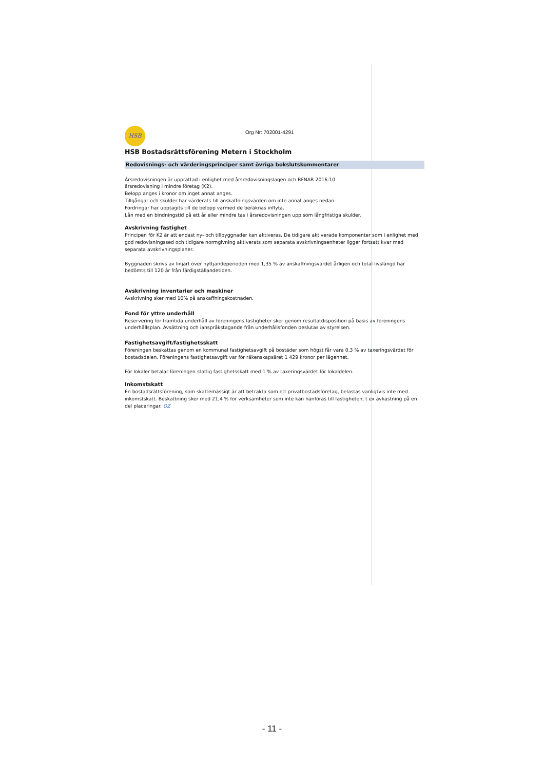HSB
Org Nr: 702001-4291
HSB Bostadsrättsförening Metern i Stockholm
Redovisnings- och värderingsprinciper samt övriga bokslutskommentarer
Årsredovisningen är upprättad i enlighet med årsredovisningslagen och BFNAR 2016:10
årsredovisning i mindre företag (K2).
Belopp anges i kronor om inget annat anges.
Tillgångar och skulder har värderats till anskaffningsvärden om inte annat anges nedan.
Fordringar har upptagits till de belopp varmed de beräknas inflyta.
Lån med en bindningstid på ett år eller mindre tas i årsredovisningen upp som långfristiga skulder.
Avskrivning fastighet
Principen för K2 är att endast ny- och tillbyggnader kan aktiveras. De tidigare aktiverade komponenter som i enlighet med god redovisningssed och tidigare normgivning aktiverats som separata avskrivningsenheter ligger fortsatt kvar med separata avskrivningsplaner.
Byggnaden skrivs av linjärt över nyttjandeperioden med 1,35 % av anskaffningsvärdet årligen och total livslängd har bedömts till 120 år från färdigställandetiden.
Avskrivning inventarier och maskiner
Avskrivning sker med 10% på anskaffningskostnaden.
Fond för yttre underhåll
Reservering för framtida underhåll av föreningens fastigheter sker genom resultatdisposition på basis av föreningens underhållsplan. Avsättning och ianspråkstagande från underhållsfonden beslutas av styrelsen.
Fastighetsavgift/fastighetsskatt
Föreningen beskattas genom en kommunal fastighetsavgift på bostäder som högst får vara 0,3 % av taxeringsvärdet för bostadsdelen. Föreningens fastighetsavgift var för räkenskapsåret 1 429 kronor per lägenhet.
För lokaler betalar föreningen statlig fastighetsskatt med 1 % av taxeringsvärdet för lokaldelen.
Inkomstskatt
En bostadsrättsförening, som skattemässigt är att betrakta som ett privatbostadsföretag, belastas vanligtvis inte med inkomstskatt. Beskattning sker med 21,4 % för verksamheter som inte kan hänföras till fastigheten, t ex avkastning på en del placeringar. OZ
- 11 -